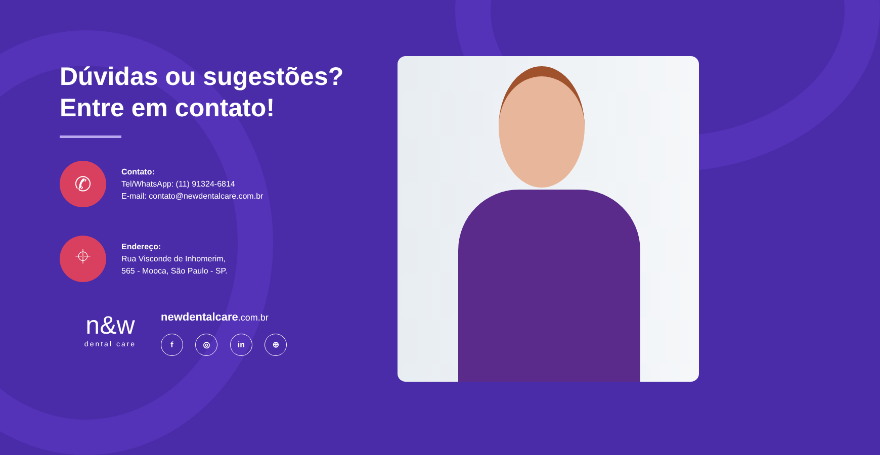Dúvidas ou sugestões?
Entre em contato!
✆
Contato:
Tel/WhatsApp: (11) 91324-6814
E-mail: contato@newdentalcare.com.br
⌖
Endereço:
Rua Visconde de Inhomerim,
565 - Mooca, São Paulo - SP.
n&w
dental care
newdentalcare.com.br
f ◎ in ⊕